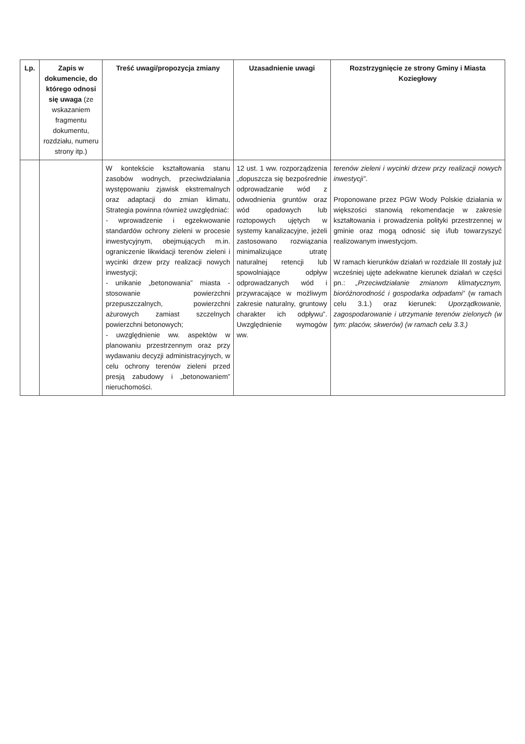| Lp. | Zapis w dokumencie, do którego odnosi się uwaga (ze wskazaniem fragmentu dokumentu, rozdziału, numeru strony itp.) | Treść uwagi/propozycja zmiany | Uzasadnienie uwagi | Rozstrzygnięcie ze strony Gminy i Miasta Koziegłowy |
| --- | --- | --- | --- | --- |
| | | W kontekście kształtowania stanu zasobów wodnych, przeciwdziałania występowaniu zjawisk ekstremalnych oraz adaptacji do zmian klimatu, Strategia powinna również uwzględniać: - wprowadzenie i egzekwowanie standardów ochrony zieleni w procesie inwestycyjnym, obejmujących m.in. ograniczenie likwidacji terenów zieleni i wycinki drzew przy realizacji nowych inwestycji; - unikanie „betonowania” miasta - stosowanie powierzchni przepuszczalnych, powierzchni ażurowych zamiast szczelnych powierzchni betonowych; - uwzględnienie ww. aspektów w planowaniu przestrzennym oraz przy wydawaniu decyzji administracyjnych, w celu ochrony terenów zieleni przed presją zabudowy i „betonowaniem” nieruchomości. | 12 ust. 1 ww. rozporządzenia „dopuszcza się bezpośrednie odprowadzanie wód z odwodnienia gruntów oraz wód opadowych lub roztopowych ujętych w systemy kanalizacyjne, jeżeli zastosowano rozwiązania minimalizujące utratę naturalnej retencji lub spowolniające odpływ odprowadzanych wód i przywracające w możliwym zakresie naturalny, gruntowy charakter ich odpływu”. Uwzględnienie wymogów ww. | terenów zieleni i wycinki drzew przy realizacji nowych inwestycji” . Proponowane przez PGW Wody Polskie działania w większości stanowią rekomendacje w zakresie kształtowania i prowadzenia polityki przestrzennej w gminie oraz mogą odnosić się i/lub towarzyszyć realizowanym inwestycjom. W ramach kierunków działań w rozdziale III zostały już wcześniej ujęte adekwatne kierunek działań w części pn.: „Przeciwdziałanie zmianom klimatycznym, bioróżnorodność i gospodarka odpadami” (w ramach celu 3.1.) oraz kierunek: Uporządkowanie, zagospodarowanie i utrzymanie terenów zielonych (w tym: placów, skwerów) (w ramach celu 3.3.) |